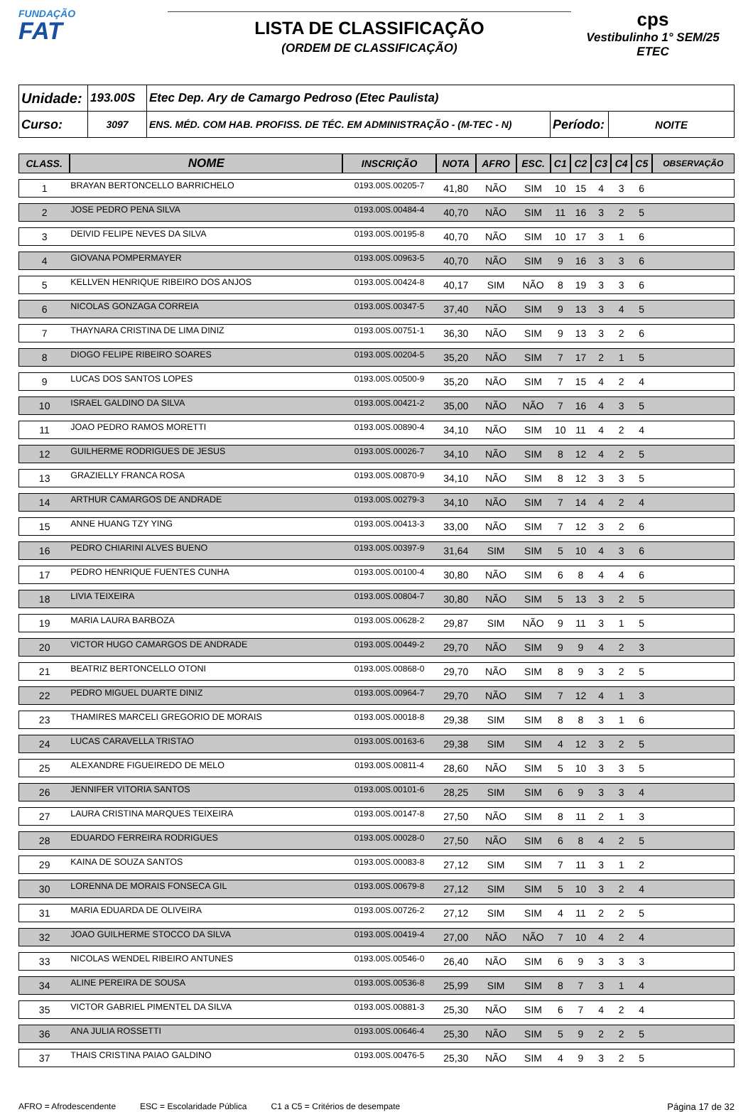FUNDAÇÃO
FAT
LISTA DE CLASSIFICAÇÃO
(ORDEM DE CLASSIFICAÇÃO)
cps
Vestibulinho 1° SEM/25
ETEC
| Unidade: | 193.00S | Etec Dep. Ary de Camargo Pedroso (Etec Paulista) | | |
| Curso: | 3097 | ENS. MÉD. COM HAB. PROFISS. DE TÉC. EM ADMINISTRAÇÃO - (M-TEC - N) | Período: | NOITE |
| CLASS. | NOME | INSCRIÇÃO | NOTA | AFRO | ESC. | C1 | C2 | C3 | C4 | C5 | OBSERVAÇÃO |
| --- | --- | --- | --- | --- | --- | --- | --- | --- | --- | --- | --- |
| 1 | BRAYAN BERTONCELLO BARRICHELO | 0193.00S.00205-7 | 41,80 | NÃO | SIM | 10 | 15 | 4 | 3 | 6 | |
| 2 | JOSE PEDRO PENA SILVA | 0193.00S.00484-4 | 40,70 | NÃO | SIM | 11 | 16 | 3 | 2 | 5 | |
| 3 | DEIVID FELIPE NEVES DA SILVA | 0193.00S.00195-8 | 40,70 | NÃO | SIM | 10 | 17 | 3 | 1 | 6 | |
| 4 | GIOVANA POMPERMAYER | 0193.00S.00963-5 | 40,70 | NÃO | SIM | 9 | 16 | 3 | 3 | 6 | |
| 5 | KELLVEN HENRIQUE RIBEIRO DOS ANJOS | 0193.00S.00424-8 | 40,17 | SIM | NÃO | 8 | 19 | 3 | 3 | 6 | |
| 6 | NICOLAS GONZAGA CORREIA | 0193.00S.00347-5 | 37,40 | NÃO | SIM | 9 | 13 | 3 | 4 | 5 | |
| 7 | THAYNARA CRISTINA DE LIMA DINIZ | 0193.00S.00751-1 | 36,30 | NÃO | SIM | 9 | 13 | 3 | 2 | 6 | |
| 8 | DIOGO FELIPE RIBEIRO SOARES | 0193.00S.00204-5 | 35,20 | NÃO | SIM | 7 | 17 | 2 | 1 | 5 | |
| 9 | LUCAS DOS SANTOS LOPES | 0193.00S.00500-9 | 35,20 | NÃO | SIM | 7 | 15 | 4 | 2 | 4 | |
| 10 | ISRAEL GALDINO DA SILVA | 0193.00S.00421-2 | 35,00 | NÃO | NÃO | 7 | 16 | 4 | 3 | 5 | |
| 11 | JOAO PEDRO RAMOS MORETTI | 0193.00S.00890-4 | 34,10 | NÃO | SIM | 10 | 11 | 4 | 2 | 4 | |
| 12 | GUILHERME RODRIGUES DE JESUS | 0193.00S.00026-7 | 34,10 | NÃO | SIM | 8 | 12 | 4 | 2 | 5 | |
| 13 | GRAZIELLY FRANCA ROSA | 0193.00S.00870-9 | 34,10 | NÃO | SIM | 8 | 12 | 3 | 3 | 5 | |
| 14 | ARTHUR CAMARGOS DE ANDRADE | 0193.00S.00279-3 | 34,10 | NÃO | SIM | 7 | 14 | 4 | 2 | 4 | |
| 15 | ANNE HUANG TZY YING | 0193.00S.00413-3 | 33,00 | NÃO | SIM | 7 | 12 | 3 | 2 | 6 | |
| 16 | PEDRO CHIARINI ALVES BUENO | 0193.00S.00397-9 | 31,64 | SIM | SIM | 5 | 10 | 4 | 3 | 6 | |
| 17 | PEDRO HENRIQUE FUENTES CUNHA | 0193.00S.00100-4 | 30,80 | NÃO | SIM | 6 | 8 | 4 | 4 | 6 | |
| 18 | LIVIA TEIXEIRA | 0193.00S.00804-7 | 30,80 | NÃO | SIM | 5 | 13 | 3 | 2 | 5 | |
| 19 | MARIA LAURA BARBOZA | 0193.00S.00628-2 | 29,87 | SIM | NÃO | 9 | 11 | 3 | 1 | 5 | |
| 20 | VICTOR HUGO CAMARGOS DE ANDRADE | 0193.00S.00449-2 | 29,70 | NÃO | SIM | 9 | 9 | 4 | 2 | 3 | |
| 21 | BEATRIZ BERTONCELLO OTONI | 0193.00S.00868-0 | 29,70 | NÃO | SIM | 8 | 9 | 3 | 2 | 5 | |
| 22 | PEDRO MIGUEL DUARTE DINIZ | 0193.00S.00964-7 | 29,70 | NÃO | SIM | 7 | 12 | 4 | 1 | 3 | |
| 23 | THAMIRES MARCELI GREGORIO DE MORAIS | 0193.00S.00018-8 | 29,38 | SIM | SIM | 8 | 8 | 3 | 1 | 6 | |
| 24 | LUCAS CARAVELLA TRISTAO | 0193.00S.00163-6 | 29,38 | SIM | SIM | 4 | 12 | 3 | 2 | 5 | |
| 25 | ALEXANDRE FIGUEIREDO DE MELO | 0193.00S.00811-4 | 28,60 | NÃO | SIM | 5 | 10 | 3 | 3 | 5 | |
| 26 | JENNIFER VITORIA SANTOS | 0193.00S.00101-6 | 28,25 | SIM | SIM | 6 | 9 | 3 | 3 | 4 | |
| 27 | LAURA CRISTINA MARQUES TEIXEIRA | 0193.00S.00147-8 | 27,50 | NÃO | SIM | 8 | 11 | 2 | 1 | 3 | |
| 28 | EDUARDO FERREIRA RODRIGUES | 0193.00S.00028-0 | 27,50 | NÃO | SIM | 6 | 8 | 4 | 2 | 5 | |
| 29 | KAINA DE SOUZA SANTOS | 0193.00S.00083-8 | 27,12 | SIM | SIM | 7 | 11 | 3 | 1 | 2 | |
| 30 | LORENNA DE MORAIS FONSECA GIL | 0193.00S.00679-8 | 27,12 | SIM | SIM | 5 | 10 | 3 | 2 | 4 | |
| 31 | MARIA EDUARDA DE OLIVEIRA | 0193.00S.00726-2 | 27,12 | SIM | SIM | 4 | 11 | 2 | 2 | 5 | |
| 32 | JOAO GUILHERME STOCCO DA SILVA | 0193.00S.00419-4 | 27,00 | NÃO | NÃO | 7 | 10 | 4 | 2 | 4 | |
| 33 | NICOLAS WENDEL RIBEIRO ANTUNES | 0193.00S.00546-0 | 26,40 | NÃO | SIM | 6 | 9 | 3 | 3 | 3 | |
| 34 | ALINE PEREIRA DE SOUSA | 0193.00S.00536-8 | 25,99 | SIM | SIM | 8 | 7 | 3 | 1 | 4 | |
| 35 | VICTOR GABRIEL PIMENTEL DA SILVA | 0193.00S.00881-3 | 25,30 | NÃO | SIM | 6 | 7 | 4 | 2 | 4 | |
| 36 | ANA JULIA ROSSETTI | 0193.00S.00646-4 | 25,30 | NÃO | SIM | 5 | 9 | 2 | 2 | 5 | |
| 37 | THAIS CRISTINA PAIAO GALDINO | 0193.00S.00476-5 | 25,30 | NÃO | SIM | 4 | 9 | 3 | 2 | 5 | |
AFRO = Afrodescendente ESC = Escolaridade Pública C1 a C5 = Critérios de desempate Página 17 de 32